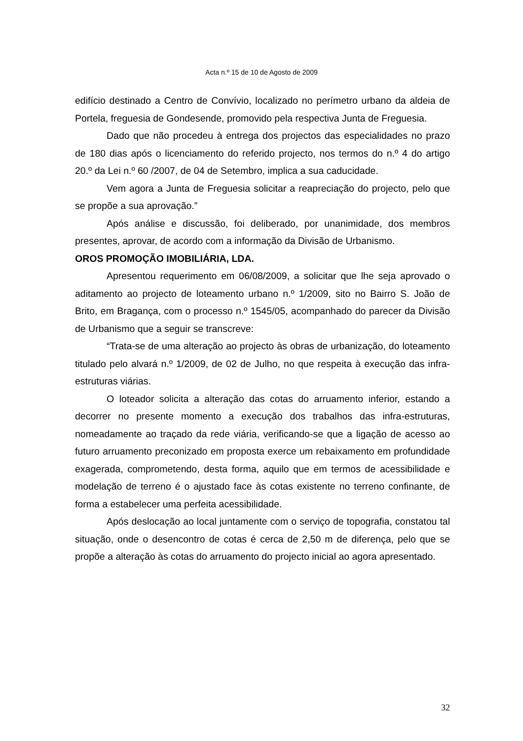Acta n.º 15 de 10 de Agosto de 2009
edifício destinado a Centro de Convívio, localizado no perímetro urbano da aldeia de Portela, freguesia de Gondesende, promovido pela respectiva Junta de Freguesia.
Dado que não procedeu à entrega dos projectos das especialidades no prazo de 180 dias após o licenciamento do referido projecto, nos termos do n.º 4 do artigo 20.º da Lei n.º 60 /2007, de 04 de Setembro, implica a sua caducidade.
Vem agora a Junta de Freguesia solicitar a reapreciação do projecto, pelo que se propõe a sua aprovação.”
Após análise e discussão, foi deliberado, por unanimidade, dos membros presentes, aprovar, de acordo com a informação da Divisão de Urbanismo.
OROS PROMOÇÃO IMOBILIÁRIA, LDA.
Apresentou requerimento em 06/08/2009, a solicitar que lhe seja aprovado o aditamento ao projecto de loteamento urbano n.º 1/2009, sito no Bairro S. João de Brito, em Bragança, com o processo n.º 1545/05, acompanhado do parecer da Divisão de Urbanismo que a seguir se transcreve:
“Trata-se de uma alteração ao projecto às obras de urbanização, do loteamento titulado pelo alvará n.º 1/2009, de 02 de Julho, no que respeita à execução das infra-estruturas viárias.
O loteador solicita a alteração das cotas do arruamento inferior, estando a decorrer no presente momento a execução dos trabalhos das infra-estruturas, nomeadamente ao traçado da rede viária, verificando-se que a ligação de acesso ao futuro arruamento preconizado em proposta exerce um rebaixamento em profundidade exagerada, comprometendo, desta forma, aquilo que em termos de acessibilidade e modelação de terreno é o ajustado face às cotas existente no terreno confinante, de forma a estabelecer uma perfeita acessibilidade.
Após deslocação ao local juntamente com o serviço de topografia, constatou tal situação, onde o desencontro de cotas é cerca de 2,50 m de diferença, pelo que se propõe a alteração às cotas do arruamento do projecto inicial ao agora apresentado.
32